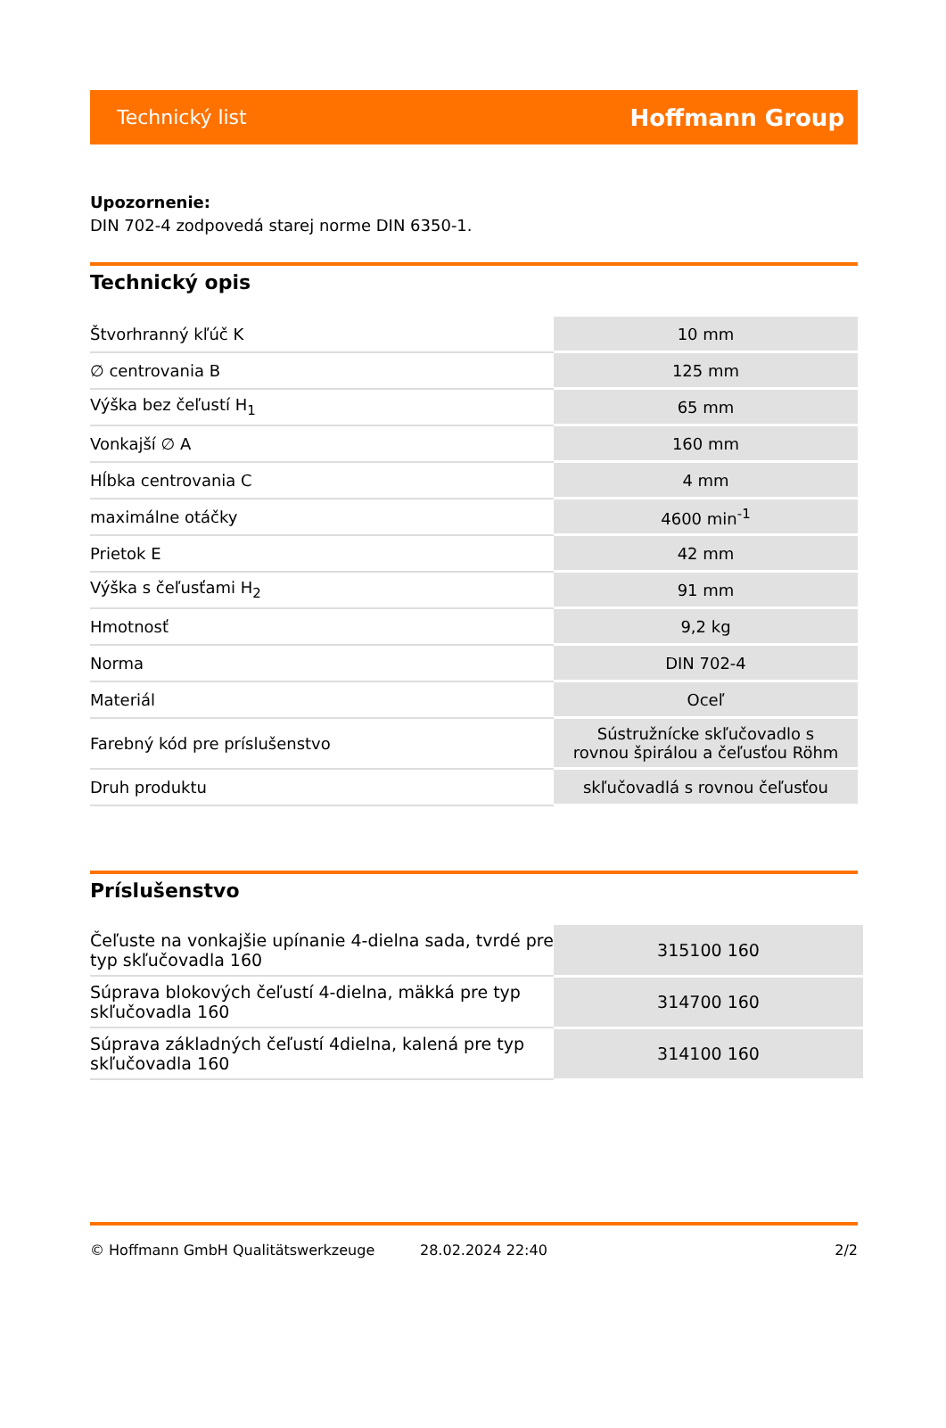Technický list Hoffmann Group
Upozornenie:
DIN 702-4 zodpovedá starej norme DIN 6350-1.
Technický opis
| Štvorhranný kľúč K | 10 mm |
| ∅ centrovania B | 125 mm |
| Výška bez čeľustí H<sub>1</sub> | 65 mm |
| Vonkajší ∅ A | 160 mm |
| Hĺbka centrovania C | 4 mm |
| maximálne otáčky | 4600 min<sup>-1</sup> |
| Prietok E | 42 mm |
| Výška s čeľusťami H<sub>2</sub> | 91 mm |
| Hmotnosť | 9,2 kg |
| Norma | DIN 702-4 |
| Materiál | Oceľ |
| Farebný kód pre príslušenstvo | Sústružnícke skľučovadlo s rovnou špirálou a čeľusťou Röhm |
| Druh produktu | skľučovadlá s rovnou čeľusťou |
Príslušenstvo
| Čeľuste na vonkajšie upínanie 4-dielna sada, tvrdé pre typ skľučovadla 160 | 315100 160 |
| Súprava blokových čeľustí 4-dielna, mäkká pre typ skľučovadla 160 | 314700 160 |
| Súprava základných čeľustí 4dielna, kalená pre typ skľučovadla 160 | 314100 160 |
© Hoffmann GmbH Qualitätswerkzeuge 28.02.2024 22:40 2/2